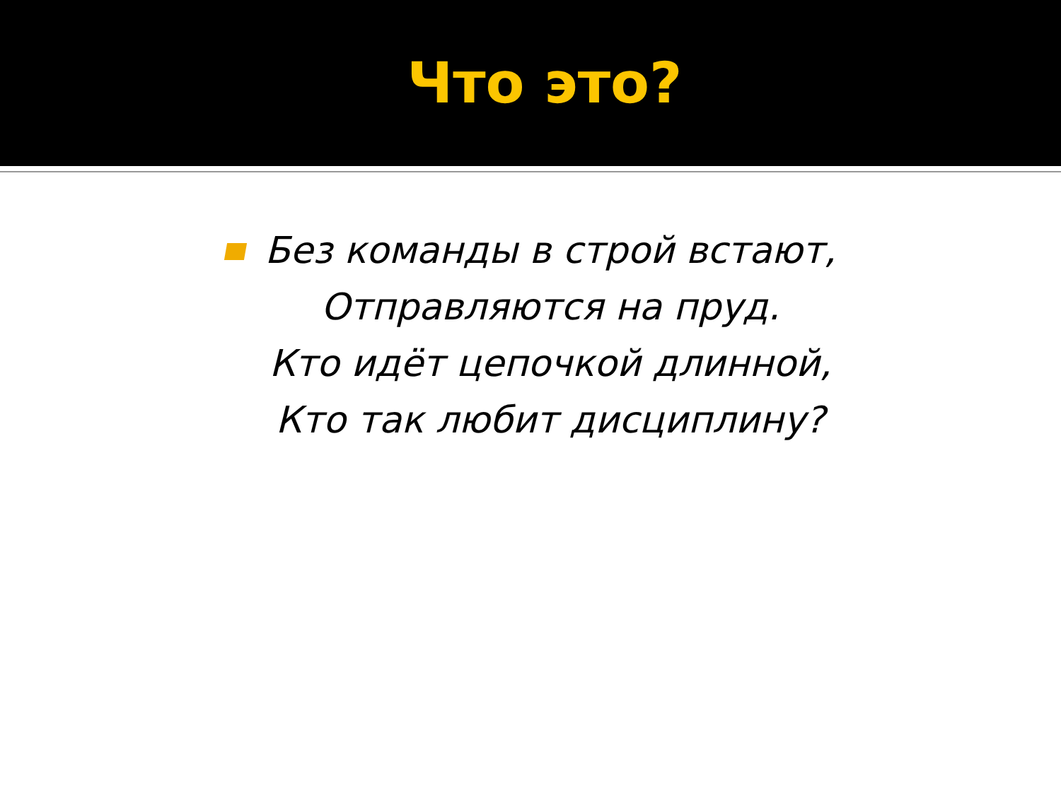Что это?
Без команды в строй встают,
Отправляются на пруд.
Кто идёт цепочкой длинной,
Кто так любит дисциплину?